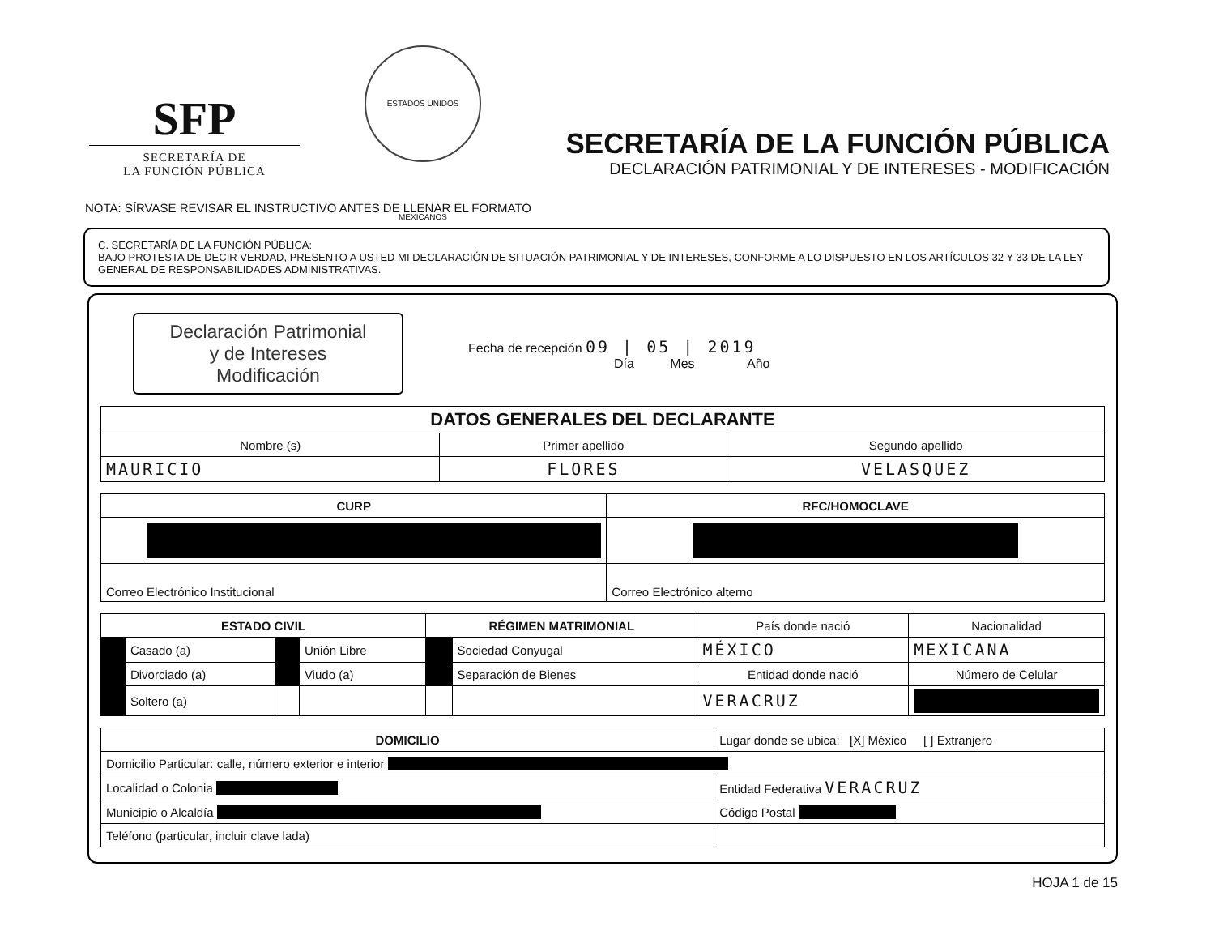SFP
SECRETARÍA DE
LA FUNCIÓN PÚBLICA
ESTADOS UNIDOS MEXICANOS
SECRETARÍA DE LA FUNCIÓN PÚBLICA
DECLARACIÓN PATRIMONIAL Y DE INTERESES - MODIFICACIÓN
NOTA: SÍRVASE REVISAR EL INSTRUCTIVO ANTES DE LLENAR EL FORMATO
C. SECRETARÍA DE LA FUNCIÓN PÚBLICA:
BAJO PROTESTA DE DECIR VERDAD, PRESENTO A USTED MI DECLARACIÓN DE SITUACIÓN PATRIMONIAL Y DE INTERESES, CONFORME A LO DISPUESTO EN LOS ARTÍCULOS 32 Y 33 DE LA LEY GENERAL DE RESPONSABILIDADES ADMINISTRATIVAS.
Declaración Patrimonial
y de Intereses
Modificación
Fecha de recepción 09 | 05 | 2019
Día Mes Año
| DATOS GENERALES DEL DECLARANTE | | |
| --- | --- | --- |
| Nombre (s) | Primer apellido | Segundo apellido |
| MAURICIO | FLORES | VELASQUEZ |
| CURP | RFC/HOMOCLAVE |
| --- | --- |
| . | . |
| Correo Electrónico Institucional | Correo Electrónico alterno |
| ESTADO CIVIL | | | | RÉGIMEN MATRIMONIAL | | País donde nació | Nacionalidad |
| . | Casado (a) | . | Unión Libre | . | Sociedad Conyugal | MÉXICO | MEXICANA |
| . | Divorciado (a) | . | Viudo (a) | . | Separación de Bienes | Entidad donde nació | Número de Celular |
| . | Soltero (a) | | | | | VERACRUZ | . |
| DOMICILIO | Lugar donde se ubica: [X] México [ ] Extranjero |
| Domicilio Particular: calle, número exterior e interior . | |
| Localidad o Colonia . | Entidad Federativa VERACRUZ |
| Municipio o Alcaldía . | Código Postal . |
| Teléfono (particular, incluir clave lada) | |
HOJA 1 de 15